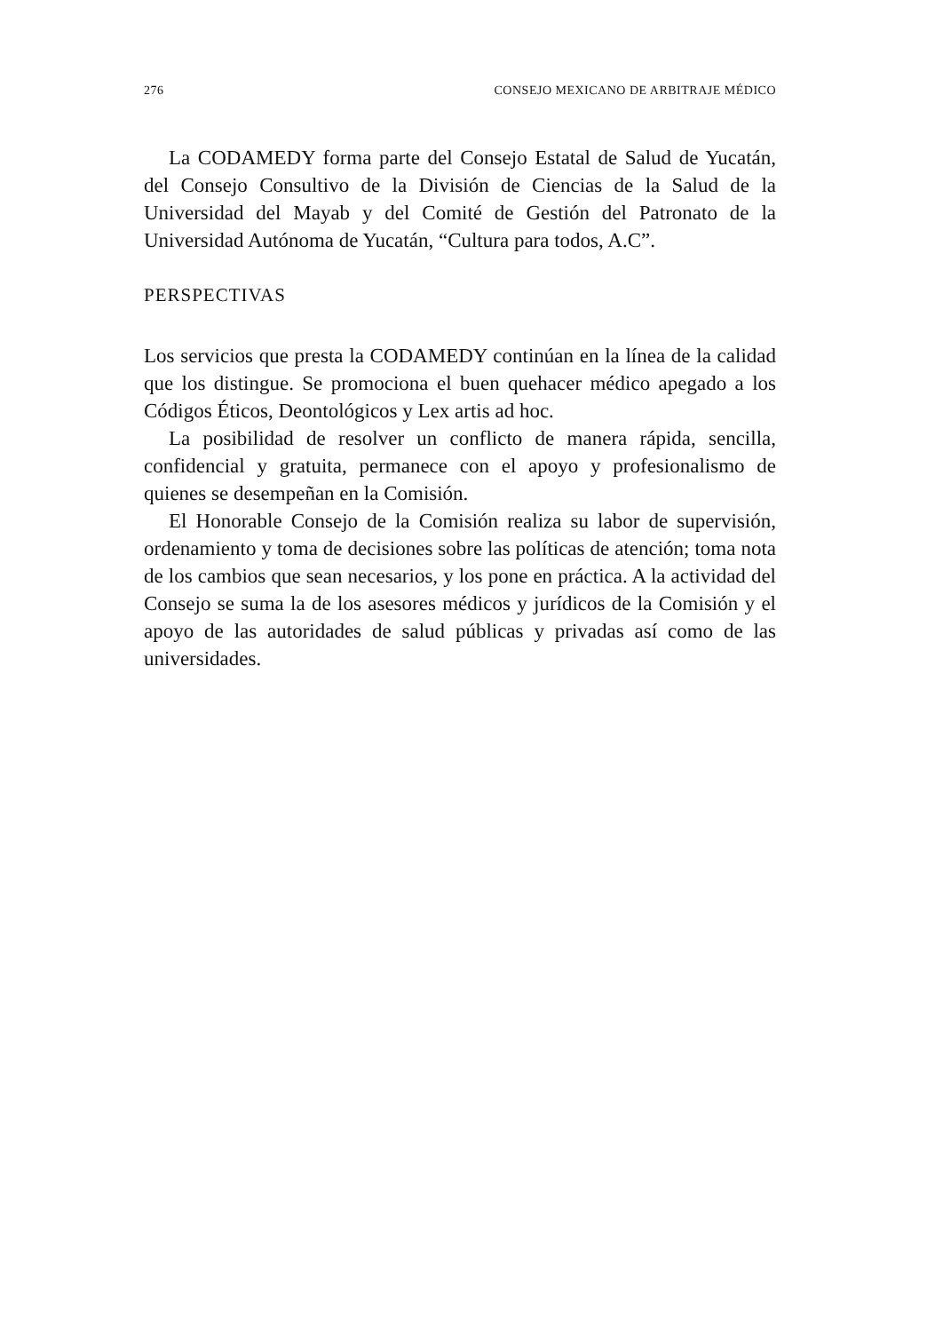276 CONSEJO MEXICANO DE ARBITRAJE MÉDICO
La CODAMEDY forma parte del Consejo Estatal de Salud de Yucatán, del Consejo Consultivo de la División de Ciencias de la Salud de la Universidad del Mayab y del Comité de Gestión del Patronato de la Universidad Autónoma de Yucatán, “Cultura para todos, A.C”.
PERSPECTIVAS
Los servicios que presta la CODAMEDY continúan en la línea de la calidad que los distingue. Se promociona el buen quehacer médico apegado a los Códigos Éticos, Deontológicos y Lex artis ad hoc.
La posibilidad de resolver un conflicto de manera rápida, sencilla, confidencial y gratuita, permanece con el apoyo y profesionalismo de quienes se desempeñan en la Comisión.
El Honorable Consejo de la Comisión realiza su labor de supervisión, ordenamiento y toma de decisiones sobre las políticas de atención; toma nota de los cambios que sean necesarios, y los pone en práctica. A la actividad del Consejo se suma la de los asesores médicos y jurídicos de la Comisión y el apoyo de las autoridades de salud públicas y privadas así como de las universidades.